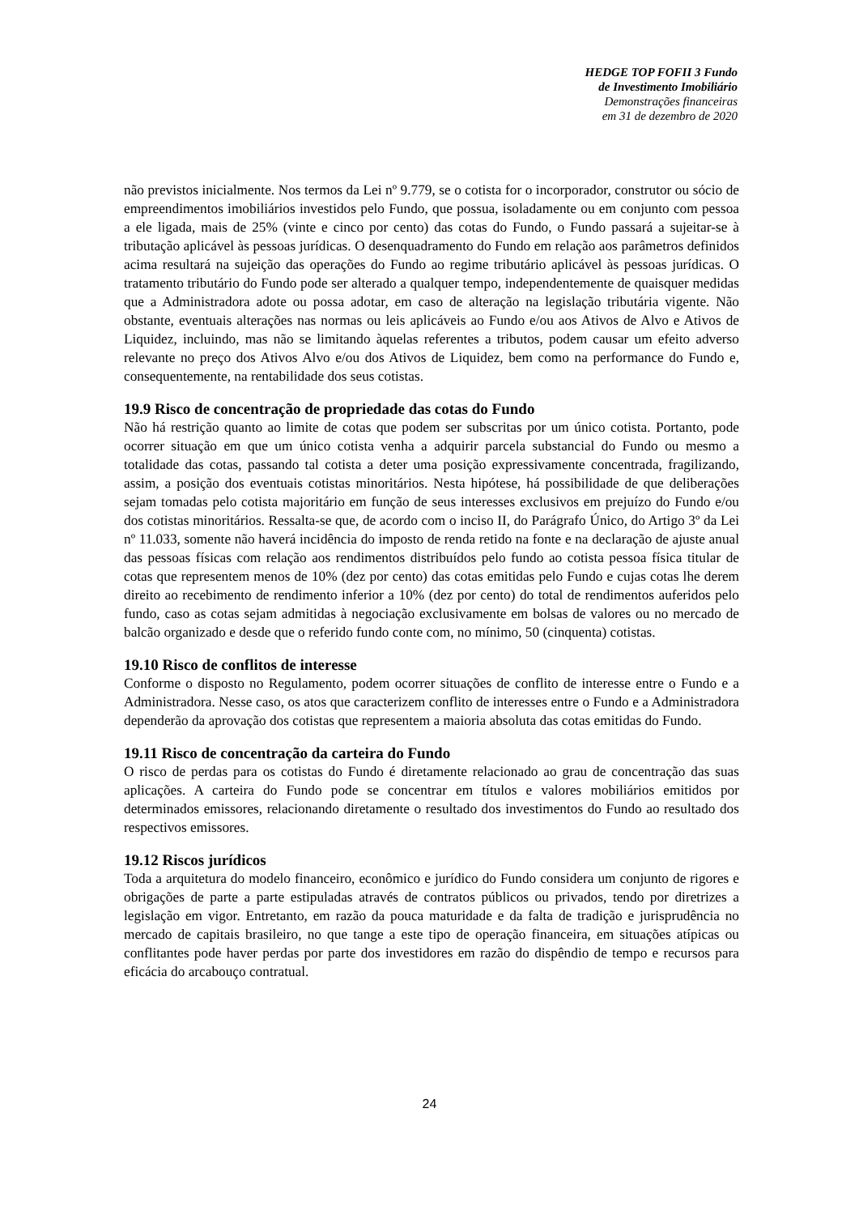HEDGE TOP FOFII 3 Fundo
de Investimento Imobiliário
Demonstrações financeiras
em 31 de dezembro de 2020
não previstos inicialmente. Nos termos da Lei nº 9.779, se o cotista for o incorporador, construtor ou sócio de empreendimentos imobiliários investidos pelo Fundo, que possua, isoladamente ou em conjunto com pessoa a ele ligada, mais de 25% (vinte e cinco por cento) das cotas do Fundo, o Fundo passará a sujeitar-se à tributação aplicável às pessoas jurídicas. O desenquadramento do Fundo em relação aos parâmetros definidos acima resultará na sujeição das operações do Fundo ao regime tributário aplicável às pessoas jurídicas. O tratamento tributário do Fundo pode ser alterado a qualquer tempo, independentemente de quaisquer medidas que a Administradora adote ou possa adotar, em caso de alteração na legislação tributária vigente. Não obstante, eventuais alterações nas normas ou leis aplicáveis ao Fundo e/ou aos Ativos de Alvo e Ativos de Liquidez, incluindo, mas não se limitando àquelas referentes a tributos, podem causar um efeito adverso relevante no preço dos Ativos Alvo e/ou dos Ativos de Liquidez, bem como na performance do Fundo e, consequentemente, na rentabilidade dos seus cotistas.
19.9 Risco de concentração de propriedade das cotas do Fundo
Não há restrição quanto ao limite de cotas que podem ser subscritas por um único cotista. Portanto, pode ocorrer situação em que um único cotista venha a adquirir parcela substancial do Fundo ou mesmo a totalidade das cotas, passando tal cotista a deter uma posição expressivamente concentrada, fragilizando, assim, a posição dos eventuais cotistas minoritários. Nesta hipótese, há possibilidade de que deliberações sejam tomadas pelo cotista majoritário em função de seus interesses exclusivos em prejuízo do Fundo e/ou dos cotistas minoritários. Ressalta-se que, de acordo com o inciso II, do Parágrafo Único, do Artigo 3º da Lei nº 11.033, somente não haverá incidência do imposto de renda retido na fonte e na declaração de ajuste anual das pessoas físicas com relação aos rendimentos distribuídos pelo fundo ao cotista pessoa física titular de cotas que representem menos de 10% (dez por cento) das cotas emitidas pelo Fundo e cujas cotas lhe derem direito ao recebimento de rendimento inferior a 10% (dez por cento) do total de rendimentos auferidos pelo fundo, caso as cotas sejam admitidas à negociação exclusivamente em bolsas de valores ou no mercado de balcão organizado e desde que o referido fundo conte com, no mínimo, 50 (cinquenta) cotistas.
19.10 Risco de conflitos de interesse
Conforme o disposto no Regulamento, podem ocorrer situações de conflito de interesse entre o Fundo e a Administradora. Nesse caso, os atos que caracterizem conflito de interesses entre o Fundo e a Administradora dependerão da aprovação dos cotistas que representem a maioria absoluta das cotas emitidas do Fundo.
19.11 Risco de concentração da carteira do Fundo
O risco de perdas para os cotistas do Fundo é diretamente relacionado ao grau de concentração das suas aplicações. A carteira do Fundo pode se concentrar em títulos e valores mobiliários emitidos por determinados emissores, relacionando diretamente o resultado dos investimentos do Fundo ao resultado dos respectivos emissores.
19.12 Riscos jurídicos
Toda a arquitetura do modelo financeiro, econômico e jurídico do Fundo considera um conjunto de rigores e obrigações de parte a parte estipuladas através de contratos públicos ou privados, tendo por diretrizes a legislação em vigor. Entretanto, em razão da pouca maturidade e da falta de tradição e jurisprudência no mercado de capitais brasileiro, no que tange a este tipo de operação financeira, em situações atípicas ou conflitantes pode haver perdas por parte dos investidores em razão do dispêndio de tempo e recursos para eficácia do arcabouço contratual.
24